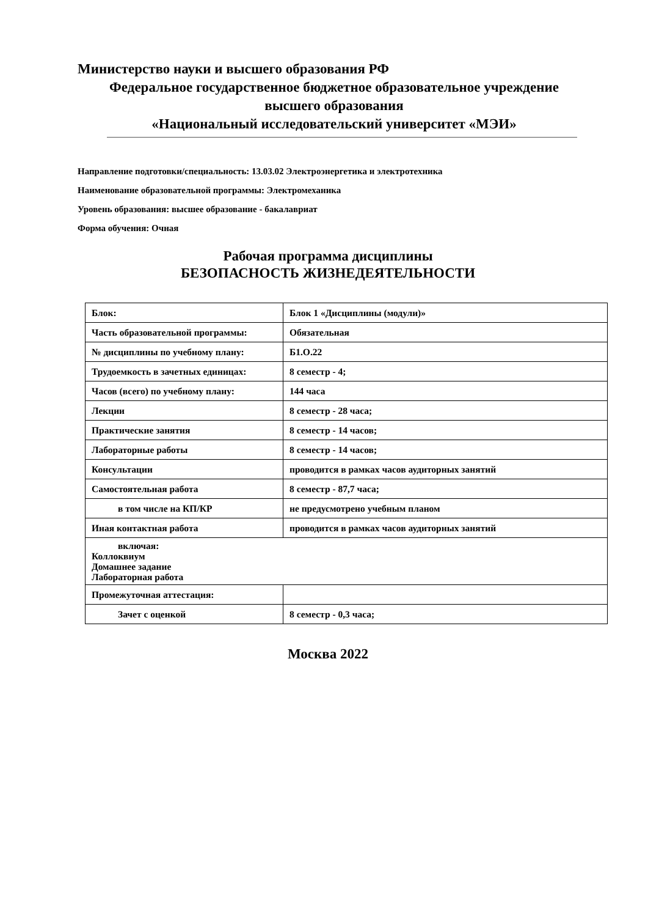Министерство науки и высшего образования РФ
Федеральное государственное бюджетное образовательное учреждение
высшего образования
«Национальный исследовательский университет «МЭИ»
Направление подготовки/специальность: 13.03.02 Электроэнергетика и электротехника
Наименование образовательной программы: Электромеханика
Уровень образования: высшее образование - бакалавриат
Форма обучения: Очная
Рабочая программа дисциплины
БЕЗОПАСНОСТЬ ЖИЗНЕДЕЯТЕЛЬНОСТИ
| Блок: | Блок 1 «Дисциплины (модули)» |
| Часть образовательной программы: | Обязательная |
| № дисциплины по учебному плану: | Б1.О.22 |
| Трудоемкость в зачетных единицах: | 8 семестр - 4; |
| Часов (всего) по учебному плану: | 144 часа |
| Лекции | 8 семестр - 28 часа; |
| Практические занятия | 8 семестр - 14 часов; |
| Лабораторные работы | 8 семестр - 14 часов; |
| Консультации | проводится в рамках часов аудиторных занятий |
| Самостоятельная работа | 8 семестр - 87,7 часа; |
| в том числе на КП/КР | не предусмотрено учебным планом |
| Иная контактная работа | проводится в рамках часов аудиторных занятий |
| включая: Коллоквиум Домашнее задание Лабораторная работа | |
| Промежуточная аттестация: | |
| Зачет с оценкой | 8 семестр - 0,3 часа; |
Москва 2022